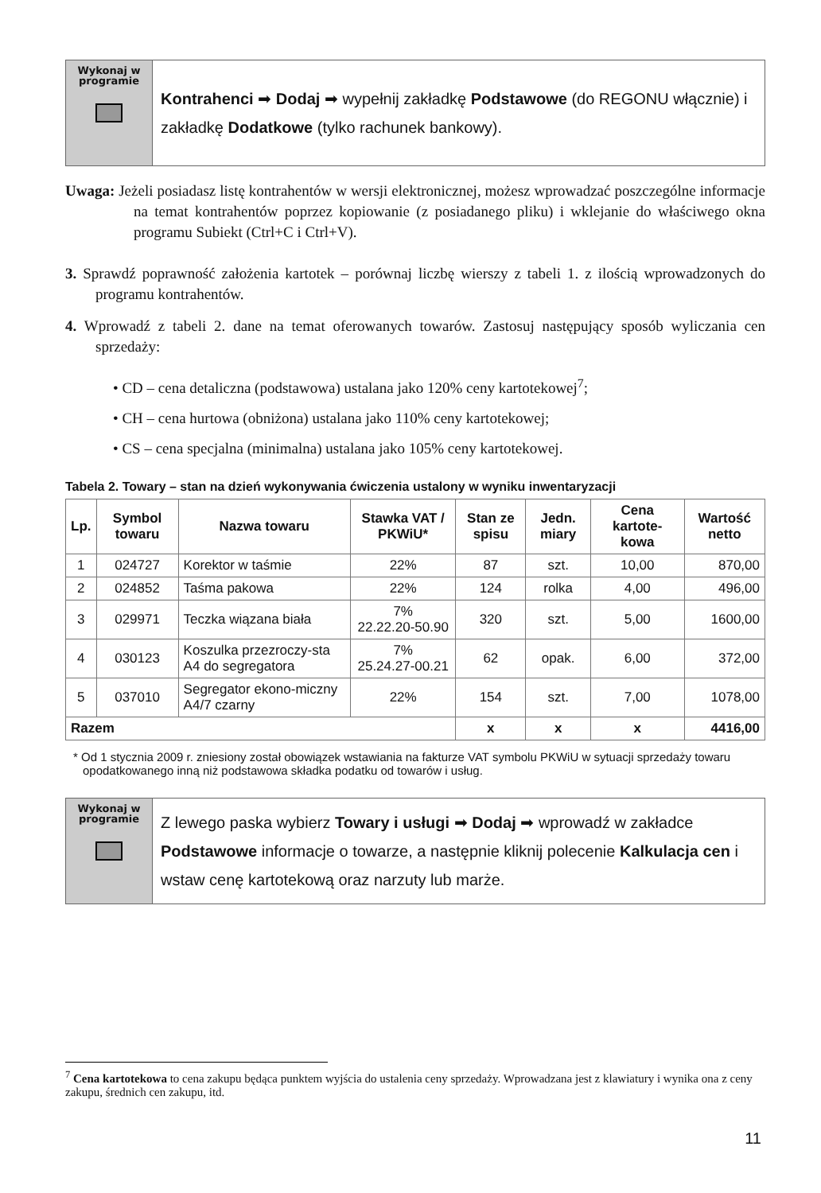Wykonaj w
programie
Kontrahenci ➡ Dodaj ➡ wypełnij zakładkę Podstawowe (do REGONU włącznie) i zakładkę Dodatkowe (tylko rachunek bankowy).
Uwaga: Jeżeli posiadasz listę kontrahentów w wersji elektronicznej, możesz wprowadzać poszczególne informacje na temat kontrahentów poprzez kopiowanie (z posiadanego pliku) i wklejanie do właściwego okna programu Subiekt (Ctrl+C i Ctrl+V).
3. Sprawdź poprawność założenia kartotek – porównaj liczbę wierszy z tabeli 1. z ilością wprowadzonych do programu kontrahentów.
4. Wprowadź z tabeli 2. dane na temat oferowanych towarów. Zastosuj następujący sposób wyliczania cen sprzedaży:
• CD – cena detaliczna (podstawowa) ustalana jako 120% ceny kartotekowej<sup>7</sup>;
• CH – cena hurtowa (obniżona) ustalana jako 110% ceny kartotekowej;
• CS – cena specjalna (minimalna) ustalana jako 105% ceny kartotekowej.
Tabela 2. Towary – stan na dzień wykonywania ćwiczenia ustalony w wyniku inwentaryzacji
| Lp. | Symbol towaru | Nazwa towaru | Stawka VAT / PKWiU* | Stan ze spisu | Jedn. miary | Cena kartote-kowa | Wartość netto |
| --- | --- | --- | --- | --- | --- | --- | --- |
| 1 | 024727 | Korektor w taśmie | 22% | 87 | szt. | 10,00 | 870,00 |
| 2 | 024852 | Taśma pakowa | 22% | 124 | rolka | 4,00 | 496,00 |
| 3 | 029971 | Teczka wiązana biała | 7% 22.22.20-50.90 | 320 | szt. | 5,00 | 1600,00 |
| 4 | 030123 | Koszulka przezroczy-sta A4 do segregatora | 7% 25.24.27-00.21 | 62 | opak. | 6,00 | 372,00 |
| 5 | 037010 | Segregator ekono-miczny A4/7 czarny | 22% | 154 | szt. | 7,00 | 1078,00 |
| Razem | | | | x | x | x | 4416,00 |
* Od 1 stycznia 2009 r. zniesiony został obowiązek wstawiania na fakturze VAT symbolu PKWiU w sytuacji sprzedaży towaru opodatkowanego inną niż podstawowa składka podatku od towarów i usług.
Wykonaj w
programie
Z lewego paska wybierz Towary i usługi ➡ Dodaj ➡ wprowadź w zakładce Podstawowe informacje o towarze, a następnie kliknij polecenie Kalkulacja cen i wstaw cenę kartotekową oraz narzuty lub marże.
<sup>7</sup> Cena kartotekowa to cena zakupu będąca punktem wyjścia do ustalenia ceny sprzedaży. Wprowadzana jest z klawiatury i wynika ona z ceny zakupu, średnich cen zakupu, itd.
11